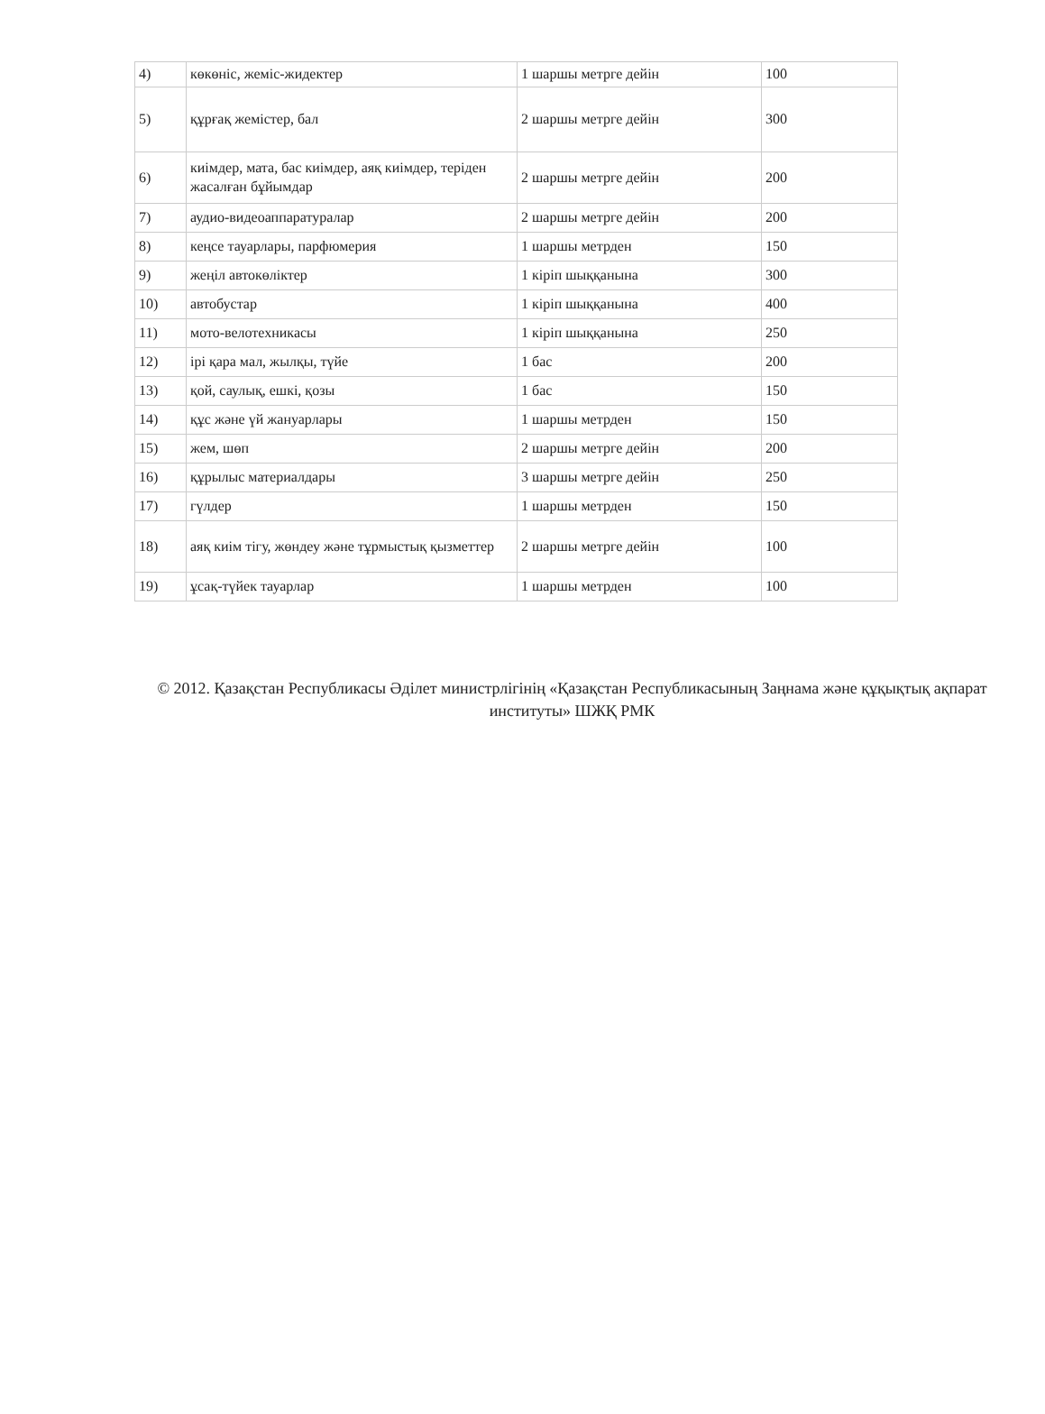| 4) | көкөніс, жеміс-жидектер | 1 шаршы метрге дейін | 100 |
| 5) | құрғақ жемістер, бал | 2 шаршы метрге дейін | 300 |
| 6) | киімдер, мата, бас киімдер, аяқ киімдер, теріден жасалған бұйымдар | 2 шаршы метрге дейін | 200 |
| 7) | аудио-видеоаппаратуралар | 2 шаршы метрге дейін | 200 |
| 8) | кеңсе тауарлары, парфюмерия | 1 шаршы метрден | 150 |
| 9) | жеңіл автокөліктер | 1 кіріп шыққанына | 300 |
| 10) | автобустар | 1 кіріп шыққанына | 400 |
| 11) | мото-велотехникасы | 1 кіріп шыққанына | 250 |
| 12) | ірі қара мал, жылқы, түйе | 1 бас | 200 |
| 13) | қой, саулық, ешкі, қозы | 1 бас | 150 |
| 14) | құс және үй жануарлары | 1 шаршы метрден | 150 |
| 15) | жем, шөп | 2 шаршы метрге дейін | 200 |
| 16) | құрылыс материалдары | 3 шаршы метрге дейін | 250 |
| 17) | гүлдер | 1 шаршы метрден | 150 |
| 18) | аяқ киім тігу, жөндеу және тұрмыстық қызметтер | 2 шаршы метрге дейін | 100 |
| 19) | ұсақ-түйек тауарлар | 1 шаршы метрден | 100 |
© 2012. Қазақстан Республикасы Әділет министрлігінің «Қазақстан Республикасының Заңнама және құқықтық ақпарат институты» ШЖҚ РМК